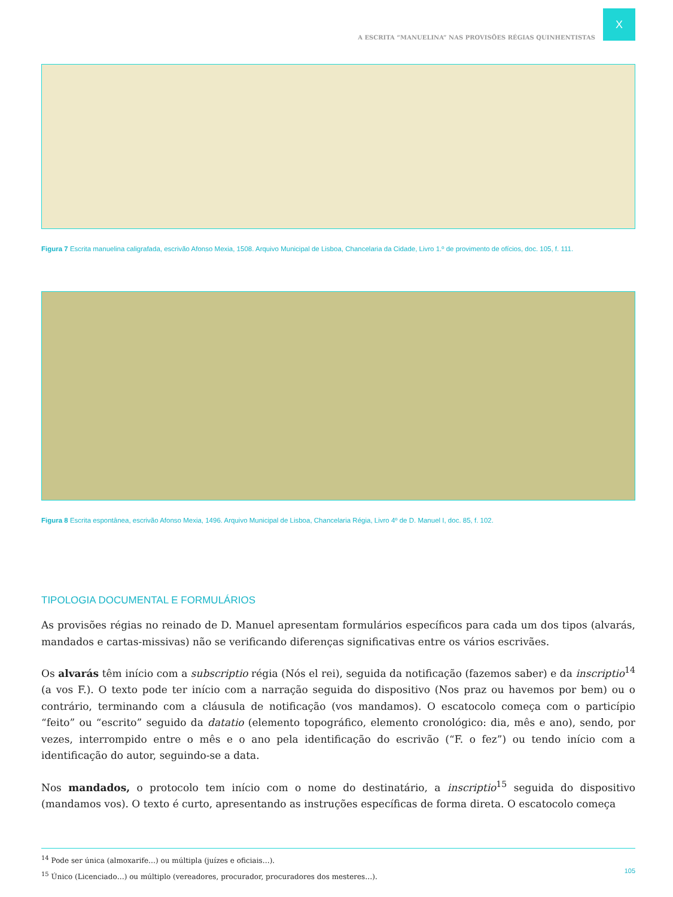X
A ESCRITA “MANUELINA” NAS PROVISÕES RÉGIAS QUINHENTISTAS
Figura 7 Escrita manuelina caligrafada, escrivão Afonso Mexia, 1508. Arquivo Municipal de Lisboa, Chancelaria da Cidade, Livro 1.º de provimento de ofícios, doc. 105, f. 111.
Figura 8 Escrita espontânea, escrivão Afonso Mexia, 1496. Arquivo Municipal de Lisboa, Chancelaria Régia, Livro 4º de D. Manuel I, doc. 85, f. 102.
TIPOLOGIA DOCUMENTAL E FORMULÁRIOS
As provisões régias no reinado de D. Manuel apresentam formulários específicos para cada um dos tipos (alvarás, mandados e cartas-missivas) não se verificando diferenças significativas entre os vários escrivães.
Os alvarás têm início com a subscriptio régia (Nós el rei), seguida da notificação (fazemos saber) e da inscriptio<sup>14</sup> (a vos F.). O texto pode ter início com a narração seguida do dispositivo (Nos praz ou havemos por bem) ou o contrário, terminando com a cláusula de notificação (vos mandamos). O escatocolo começa com o particípio “feito” ou “escrito” seguido da datatio (elemento topográfico, elemento cronológico: dia, mês e ano), sendo, por vezes, interrompido entre o mês e o ano pela identificação do escrivão (“F. o fez”) ou tendo início com a identificação do autor, seguindo-se a data.
Nos mandados, o protocolo tem início com o nome do destinatário, a inscriptio<sup>15</sup> seguida do dispositivo (mandamos vos). O texto é curto, apresentando as instruções específicas de forma direta. O escatocolo começa
<sup>14</sup> Pode ser única (almoxarife…) ou múltipla (juízes e oficiais…).
<sup>15</sup> Único (Licenciado…) ou múltiplo (vereadores, procurador, procuradores dos mesteres…).
105